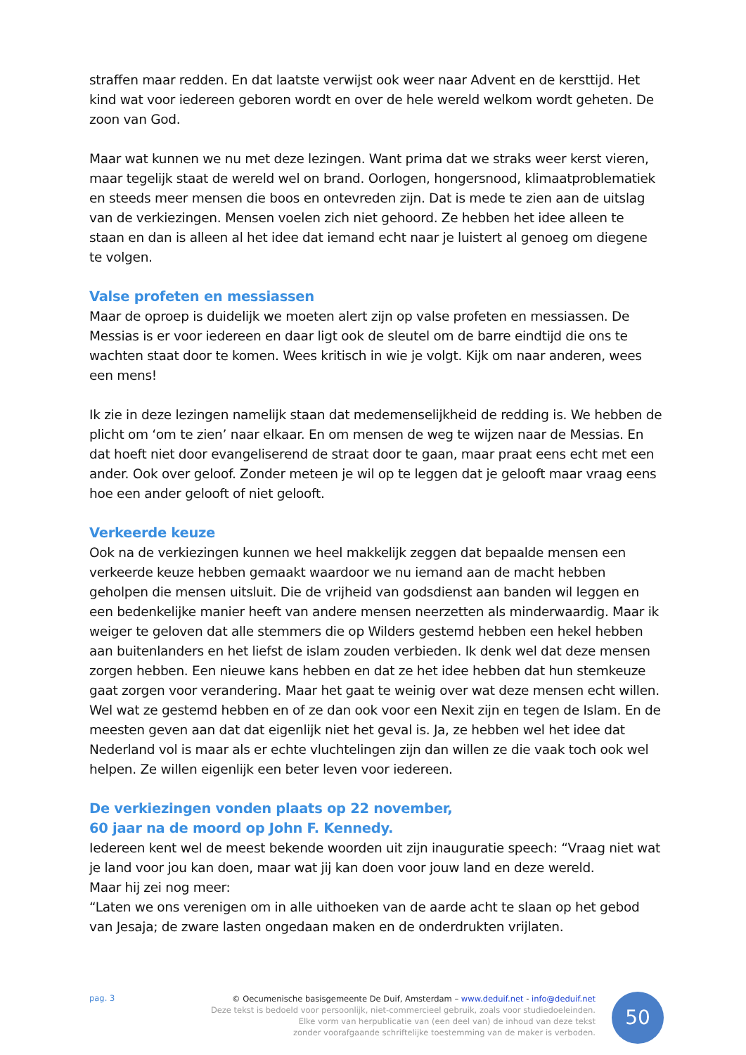straffen maar redden. En dat laatste verwijst ook weer naar Advent en de kersttijd. Het kind wat voor iedereen geboren wordt en over de hele wereld welkom wordt geheten. De zoon van God.
Maar wat kunnen we nu met deze lezingen. Want prima dat we straks weer kerst vieren, maar tegelijk staat de wereld wel on brand. Oorlogen, hongersnood, klimaatproblematiek en steeds meer mensen die boos en ontevreden zijn. Dat is mede te zien aan de uitslag van de verkiezingen. Mensen voelen zich niet gehoord. Ze hebben het idee alleen te staan en dan is alleen al het idee dat iemand echt naar je luistert al genoeg om diegene te volgen.
Valse profeten en messiassen
Maar de oproep is duidelijk we moeten alert zijn op valse profeten en messiassen. De Messias is er voor iedereen en daar ligt ook de sleutel om de barre eindtijd die ons te wachten staat door te komen. Wees kritisch in wie je volgt. Kijk om naar anderen, wees een mens!
Ik zie in deze lezingen namelijk staan dat medemenselijkheid de redding is. We hebben de plicht om ‘om te zien’ naar elkaar. En om mensen de weg te wijzen naar de Messias. En dat hoeft niet door evangeliserend de straat door te gaan, maar praat eens echt met een ander. Ook over geloof. Zonder meteen je wil op te leggen dat je gelooft maar vraag eens hoe een ander gelooft of niet gelooft.
Verkeerde keuze
Ook na de verkiezingen kunnen we heel makkelijk zeggen dat bepaalde mensen een verkeerde keuze hebben gemaakt waardoor we nu iemand aan de macht hebben geholpen die mensen uitsluit. Die de vrijheid van godsdienst aan banden wil leggen en een bedenkelijke manier heeft van andere mensen neerzetten als minderwaardig. Maar ik weiger te geloven dat alle stemmers die op Wilders gestemd hebben een hekel hebben aan buitenlanders en het liefst de islam zouden verbieden. Ik denk wel dat deze mensen zorgen hebben. Een nieuwe kans hebben en dat ze het idee hebben dat hun stemkeuze gaat zorgen voor verandering. Maar het gaat te weinig over wat deze mensen echt willen. Wel wat ze gestemd hebben en of ze dan ook voor een Nexit zijn en tegen de Islam. En de meesten geven aan dat dat eigenlijk niet het geval is. Ja, ze hebben wel het idee dat Nederland vol is maar als er echte vluchtelingen zijn dan willen ze die vaak toch ook wel helpen. Ze willen eigenlijk een beter leven voor iedereen.
De verkiezingen vonden plaats op 22 november,
60 jaar na de moord op John F. Kennedy.
Iedereen kent wel de meest bekende woorden uit zijn inauguratie speech: “Vraag niet wat je land voor jou kan doen, maar wat jij kan doen voor jouw land en deze wereld.
Maar hij zei nog meer:
“Laten we ons verenigen om in alle uithoeken van de aarde acht te slaan op het gebod van Jesaja; de zware lasten ongedaan maken en de onderdrukten vrijlaten.
pag. 3
© Oecumenische basisgemeente De Duif, Amsterdam – www.deduif.net - info@deduif.net
Deze tekst is bedoeld voor persoonlijk, niet-commercieel gebruik, zoals voor studiedoeleinden.
Elke vorm van herpublicatie van (een deel van) de inhoud van deze tekst
zonder voorafgaande schriftelijke toestemming van de maker is verboden.
50